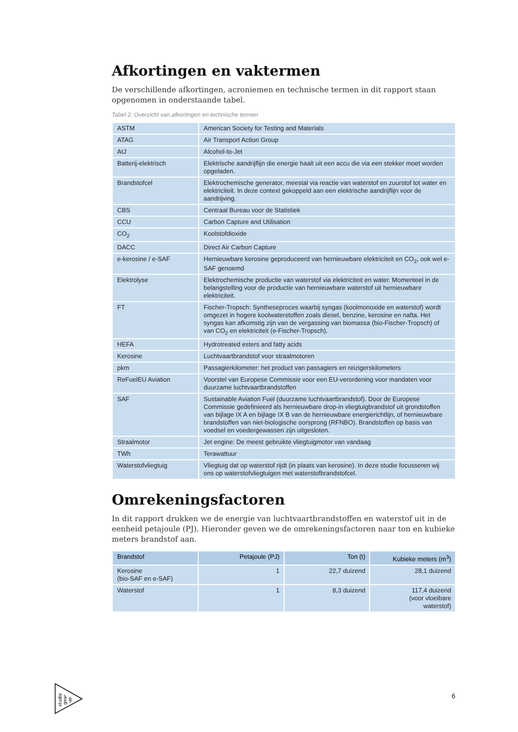Afkortingen en vaktermen
De verschillende afkortingen, acroniemen en technische termen in dit rapport staan opgenomen in onderstaande tabel.
Tabel 2. Overzicht van afkortingen en technische termen
| ASTM | American Society for Testing and Materials |
| ATAG | Air Transport Action Group |
| AtJ | Alcohol-to-Jet |
| Batterij-elektrisch | Elektrische aandrijflijn die energie haalt uit een accu die via een stekker moet worden opgeladen. |
| Brandstofcel | Elektrochemische generator, meestal via reactie van waterstof en zuurstof tot water en elektriciteit. In deze context gekoppeld aan een elektrische aandrijflijn voor de aandrijving. |
| CBS | Centraal Bureau voor de Statistiek |
| CCU | Carbon Capture and Utilisation |
| CO<sub>2</sub> | Koolstofdioxide |
| DACC | Direct Air Carbon Capture |
| e-kerosine / e-SAF | Hernieuwbare kerosine geproduceerd van hernieuwbare elektriciteit en CO<sub>2</sub>, ook wel e-SAF genoemd |
| Elektrolyse | Elektrochemische productie van waterstof via elektriciteit en water. Momenteel in de belangstelling voor de productie van hernieuwbare waterstof uit hernieuwbare elektriciteit. |
| FT | Fischer-Tropsch: Syntheseproces waarbij syngas (koolmonoxide en waterstof) wordt omgezet in hogere koolwaterstoffen zoals diesel, benzine, kerosine en nafta. Het syngas kan afkomstig zijn van de vergassing van biomassa (bio-Fischer-Tropsch) of van CO<sub>2</sub> en elektriciteit (e-Fischer-Tropsch). |
| HEFA | Hydrotreated esters and fatty acids |
| Kerosine | Luchtvaartbrandstof voor straalmotoren |
| pkm | Passagierkilometer: het product van passagiers en reizigerskilometers |
| ReFuelEU Aviation | Voorstel van Europese Commissie voor een EU-verordening voor mandaten voor duurzame luchtvaartbrandstoffen |
| SAF | Sustainable Aviation Fuel (duurzame luchtvaartbrandstof). Door de Europese Commissie gedefinieerd als hernieuwbare drop-in vliegtuigbrandstof uit grondstoffen van bijlage IX A en bijlage IX B van de hernieuwbare energierichtlijn, of hernieuwbare brandstoffen van niet-biologische oorsprong (RFNBO). Brandstoffen op basis van voedsel en voedergewassen zijn uitgesloten. |
| Straalmotor | Jet engine: De meest gebruikte vliegtuigmotor van vandaag |
| TWh | Terawattuur |
| Waterstofvliegtuig | Vliegtuig dat op waterstof rijdt (in plaats van kerosine). In deze studie focusseren wij ons op waterstofvliegtuigen met waterstofbrandstofcel. |
Omrekeningsfactoren
In dit rapport drukken we de energie van luchtvaartbrandstoffen en waterstof uit in de eenheid petajoule (PJ). Hieronder geven we de omrekeningsfactoren naar ton en kubieke meters brandstof aan.
| Brandstof | Petajoule (PJ) | Ton (t) | Kubieke meters (m<sup>3</sup>) |
| --- | --- | --- | --- |
| Kerosine (bio-SAF en e-SAF) | 1 | 22,7 duizend | 28,1 duizend |
| Waterstof | 1 | 8,3 duizend | 117,4 duizend (voor vloeibare waterstof) |
studio
gear
up
6